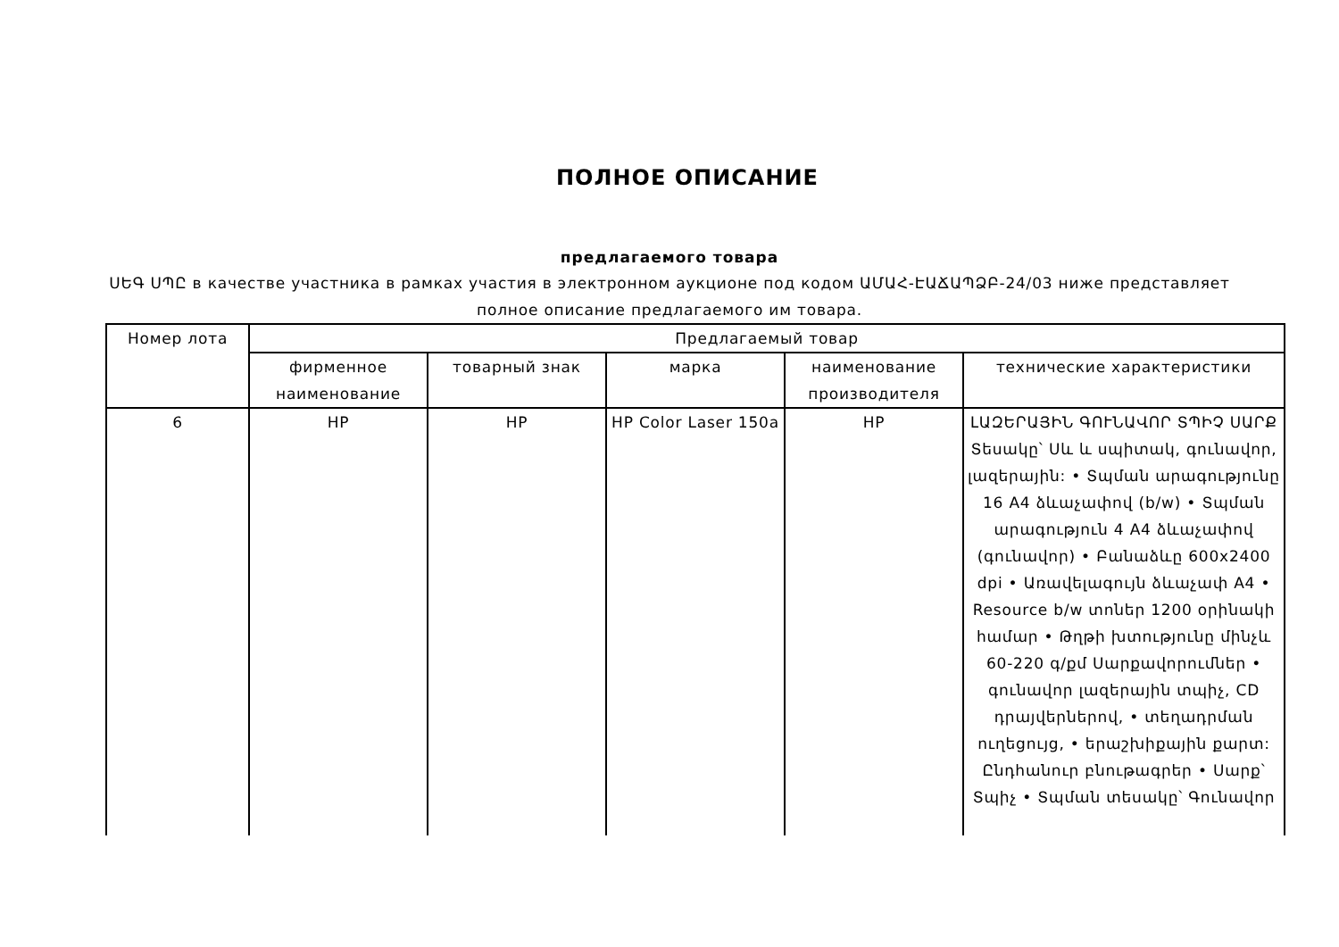ПОЛНОЕ ОПИСАНИЕ
предлагаемого товара
ՍԵԳ ՍՊԸ в качестве участника в рамках участия в электронном аукционе под кодом ԱՄԱՀ-ԷԱՃԱՊՁԲ-24/03 ниже представляет полное описание предлагаемого им товара.
| Номер лота | Предлагаемый товар | | | | |
| --- | --- | --- | --- | --- | --- |
| | фирменное наименование | товарный знак | марка | наименование производителя | технические характеристики |
| 6 | HP | HP | HP Color Laser 150a | HP | ԼԱԶԵՐԱՅԻՆ ԳՈՒՆԱՎՈՐ ՏՊԻՉ ՍԱՐՔ Տեսակը՝ Սև և սպիտակ, գունավոր, լազերային: • Տպման արագությունը 16 A4 ձևաչափով (b/w) • Տպման արագություն 4 A4 ձևաչափով (գունավոր) • Բանաձևը 600x2400 dpi • Առավելագույն ձևաչափ A4 • Resource b/w տոներ 1200 օրինակի համար • Թղթի խտությունը մինչև 60-220 գ/քմ Սարքավորումներ • գունավոր լազերային տպիչ, CD դրայվերներով, • տեղադրման ուղեցույց, • երաշխիքային քարտ: Ընդհանուր բնութագրեր • Սարք՝ Տպիչ • Տպման տեսակը՝ Գունավոր |